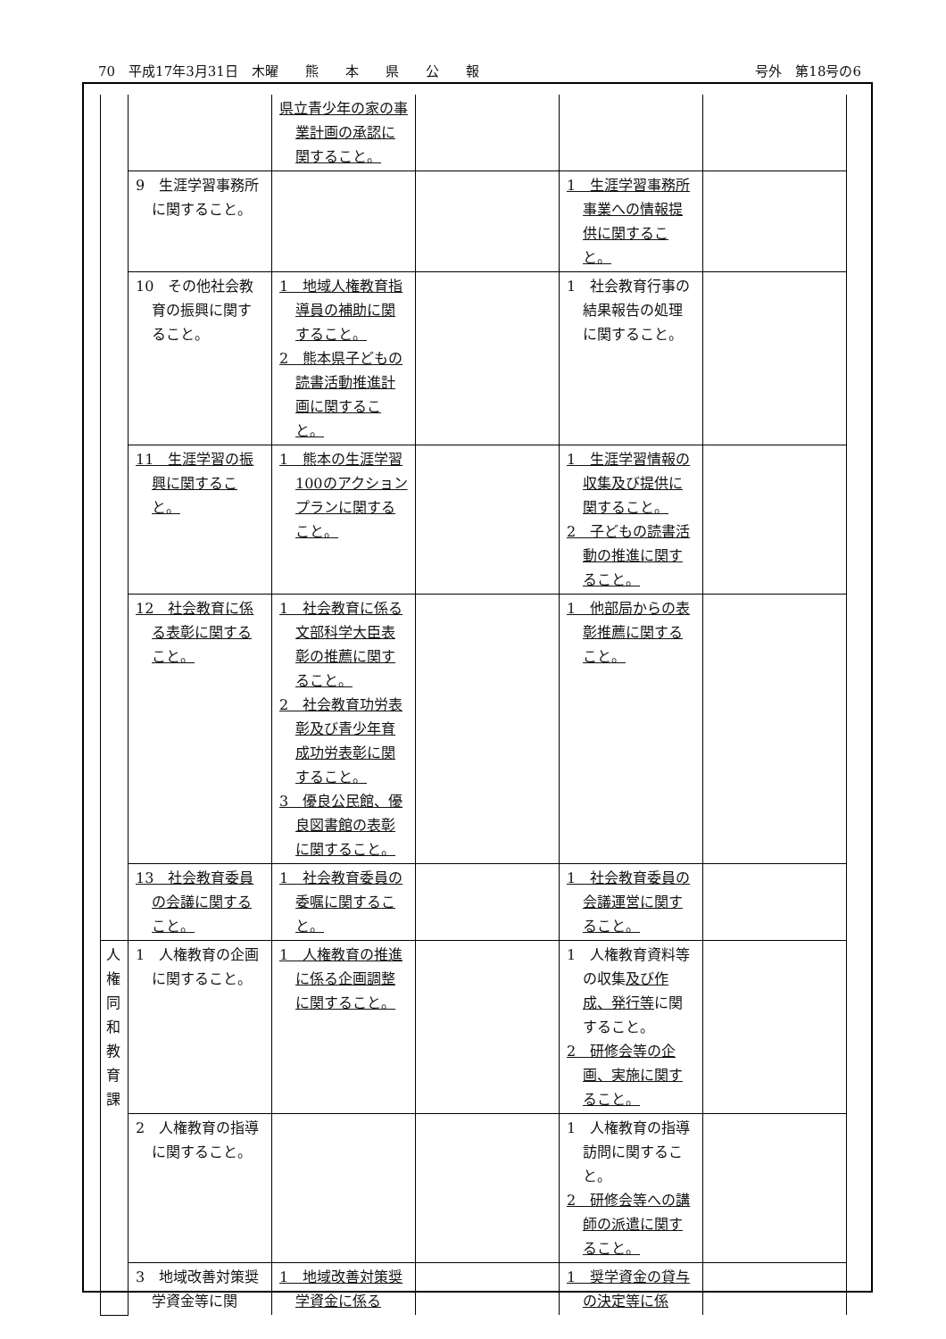70　平成17年3月31日　木曜　　熊　　本　　県　　公　　報 号外　第18号の6
| | | 県立青少年の家の事業計画の承認に関すること。 | | | |
| | 9 生涯学習事務所に関すること。 | | | 1 生涯学習事務所事業への情報提供に関すること。 | |
| | 10 その他社会教育の振興に関すること。 | 1 地域人権教育指導員の補助に関すること。 2 熊本県子どもの読書活動推進計画に関すること。 | | 1 社会教育行事の結果報告の処理に関すること。 | |
| | 11 生涯学習の振興に関すること。 | 1 熊本の生涯学習100のアクションプランに関すること。 | | 1 生涯学習情報の収集及び提供に関すること。 2 子どもの読書活動の推進に関すること。 | |
| | 12 社会教育に係る表彰に関すること。 | 1 社会教育に係る文部科学大臣表彰の推薦に関すること。 2 社会教育功労表彰及び青少年育成功労表彰に関すること。 3 優良公民館、優良図書館の表彰に関すること。 | | 1 他部局からの表彰推薦に関すること。 | |
| | 13 社会教育委員の会議に関すること。 | 1 社会教育委員の委嘱に関すること。 | | 1 社会教育委員の会議運営に関すること。 | |
| 人権同和教育課 | 1 人権教育の企画に関すること。 | 1 人権教育の推進に係る企画調整に関すること。 | | 1 人権教育資料等の収集 及び作成、発行等 に関すること。 2 研修会等の企画、実施に関すること。 | |
| | 2 人権教育の指導に関すること。 | | | 1 人権教育の指導訪問に関すること。 2 研修会等への講師の派遣に関すること。 | |
| | 3 地域改善対策奨学資金等に関 | 1 地域改善対策奨学資金に係る | | 1 奨学資金の貸与の決定等に係 | |